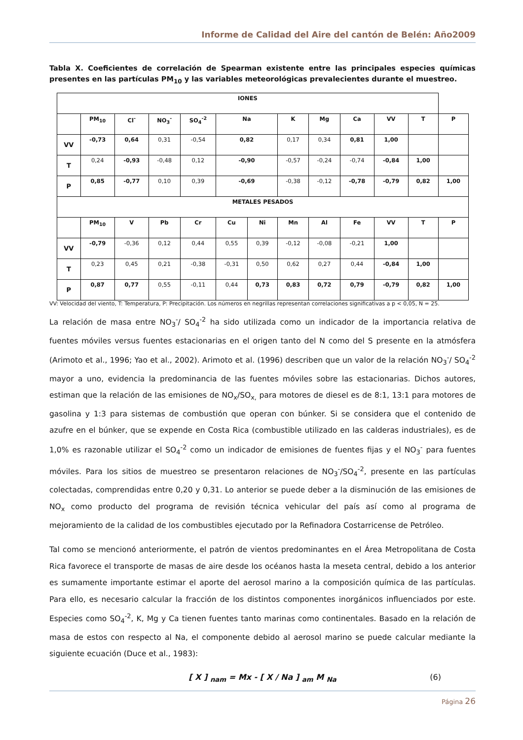Informe de Calidad del Aire del cantón de Belén: Año2009
Tabla X. Coeficientes de correlación de Spearman existente entre las principales especies químicas presentes en las partículas PM<sub>10</sub> y las variables meteorológicas prevalecientes durante el muestreo.
| IONES | | | | | | | | | | | | |
| --- | --- | --- | --- | --- | --- | --- | --- | --- | --- | --- | --- | --- |
| | PM<sub>10</sub> | Cl<sup>-</sup> | NO<sub>3</sub><sup>-</sup> | SO<sub>4</sub><sup>-2</sup> | Na | | K | Mg | Ca | VV | T | P |
| VV | -0,73 | 0,64 | 0,31 | -0,54 | 0,82 | | 0,17 | 0,34 | 0,81 | 1,00 | | |
| T | 0,24 | -0,93 | -0,48 | 0,12 | -0,90 | | -0,57 | -0,24 | -0,74 | -0,84 | 1,00 | |
| P | 0,85 | -0,77 | 0,10 | 0,39 | -0,69 | | -0,38 | -0,12 | -0,78 | -0,79 | 0,82 | 1,00 |
| METALES PESADOS | | | | | | | | | | | | |
| | PM<sub>10</sub> | V | Pb | Cr | Cu | Ni | Mn | Al | Fe | VV | T | P |
| VV | -0,79 | -0,36 | 0,12 | 0,44 | 0,55 | 0,39 | -0,12 | -0,08 | -0,21 | 1,00 | | |
| T | 0,23 | 0,45 | 0,21 | -0,38 | -0,31 | 0,50 | 0,62 | 0,27 | 0,44 | -0,84 | 1,00 | |
| P | 0,87 | 0,77 | 0,55 | -0,11 | 0,44 | 0,73 | 0,83 | 0,72 | 0,79 | -0,79 | 0,82 | 1,00 |
VV: Velocidad del viento, T: Temperatura, P: Precipitación. Los números en negrillas representan correlaciones significativas a p < 0,05, N = 25.
La relación de masa entre NO<sub>3</sub><sup>-</sup>/ SO<sub>4</sub><sup>-2</sup> ha sido utilizada como un indicador de la importancia relativa de fuentes móviles versus fuentes estacionarias en el origen tanto del N como del S presente en la atmósfera (Arimoto et al., 1996; Yao et al., 2002). Arimoto et al. (1996) describen que un valor de la relación NO<sub>3</sub><sup>-</sup>/ SO<sub>4</sub><sup>-2</sup> mayor a uno, evidencia la predominancia de las fuentes móviles sobre las estacionarias. Dichos autores, estiman que la relación de las emisiones de NO<sub>x</sub>/SO<sub>x,</sub> para motores de diesel es de 8:1, 13:1 para motores de gasolina y 1:3 para sistemas de combustión que operan con búnker. Si se considera que el contenido de azufre en el búnker, que se expende en Costa Rica (combustible utilizado en las calderas industriales), es de 1,0% es razonable utilizar el SO<sub>4</sub><sup>-2</sup> como un indicador de emisiones de fuentes fijas y el NO<sub>3</sub><sup>-</sup> para fuentes móviles. Para los sitios de muestreo se presentaron relaciones de NO<sub>3</sub><sup>-</sup>/SO<sub>4</sub><sup>-2</sup>, presente en las partículas colectadas, comprendidas entre 0,20 y 0,31. Lo anterior se puede deber a la disminución de las emisiones de NO<sub>x</sub> como producto del programa de revisión técnica vehicular del país así como al programa de mejoramiento de la calidad de los combustibles ejecutado por la Refinadora Costarricense de Petróleo.
Tal como se mencionó anteriormente, el patrón de vientos predominantes en el Área Metropolitana de Costa Rica favorece el transporte de masas de aire desde los océanos hasta la meseta central, debido a los anterior es sumamente importante estimar el aporte del aerosol marino a la composición química de las partículas. Para ello, es necesario calcular la fracción de los distintos componentes inorgánicos influenciados por este. Especies como SO<sub>4</sub><sup>-2</sup>, K, Mg y Ca tienen fuentes tanto marinas como continentales. Basado en la relación de masa de estos con respecto al Na, el componente debido al aerosol marino se puede calcular mediante la siguiente ecuación (Duce et al., 1983):
[ X ] <sub>nam</sub> = Mx - [ X / Na ] <sub>am</sub> M <sub>Na</sub> (6)
Página 26